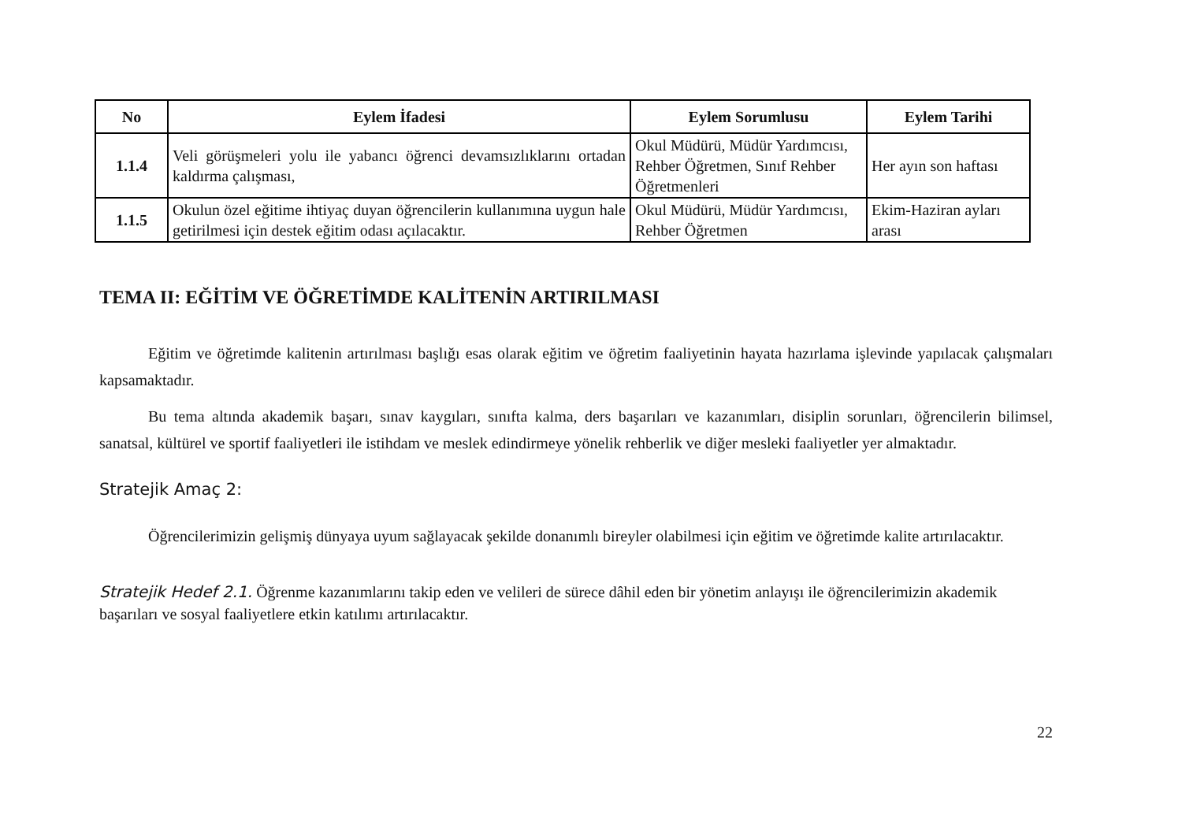| No | Eylem İfadesi | Eylem Sorumlusu | Eylem Tarihi |
| --- | --- | --- | --- |
| 1.1.4 | Veli görüşmeleri yolu ile yabancı öğrenci devamsızlıklarını ortadan kaldırma çalışması, | Okul Müdürü, Müdür Yardımcısı, Rehber Öğretmen, Sınıf Rehber Öğretmenleri | Her ayın son haftası |
| 1.1.5 | Okulun özel eğitime ihtiyaç duyan öğrencilerin kullanımına uygun hale getirilmesi için destek eğitim odası açılacaktır. | Okul Müdürü, Müdür Yardımcısı, Rehber Öğretmen | Ekim-Haziran ayları arası |
TEMA II: EĞİTİM VE ÖĞRETİMDE KALİTENİN ARTIRILMASI
Eğitim ve öğretimde kalitenin artırılması başlığı esas olarak eğitim ve öğretim faaliyetinin hayata hazırlama işlevinde yapılacak çalışmaları kapsamaktadır.
Bu tema altında akademik başarı, sınav kaygıları, sınıfta kalma, ders başarıları ve kazanımları, disiplin sorunları, öğrencilerin bilimsel, sanatsal, kültürel ve sportif faaliyetleri ile istihdam ve meslek edindirmeye yönelik rehberlik ve diğer mesleki faaliyetler yer almaktadır.
Stratejik Amaç 2:
Öğrencilerimizin gelişmiş dünyaya uyum sağlayacak şekilde donanımlı bireyler olabilmesi için eğitim ve öğretimde kalite artırılacaktır.
Stratejik Hedef 2.1. Öğrenme kazanımlarını takip eden ve velileri de sürece dâhil eden bir yönetim anlayışı ile öğrencilerimizin akademik başarıları ve sosyal faaliyetlere etkin katılımı artırılacaktır.
22